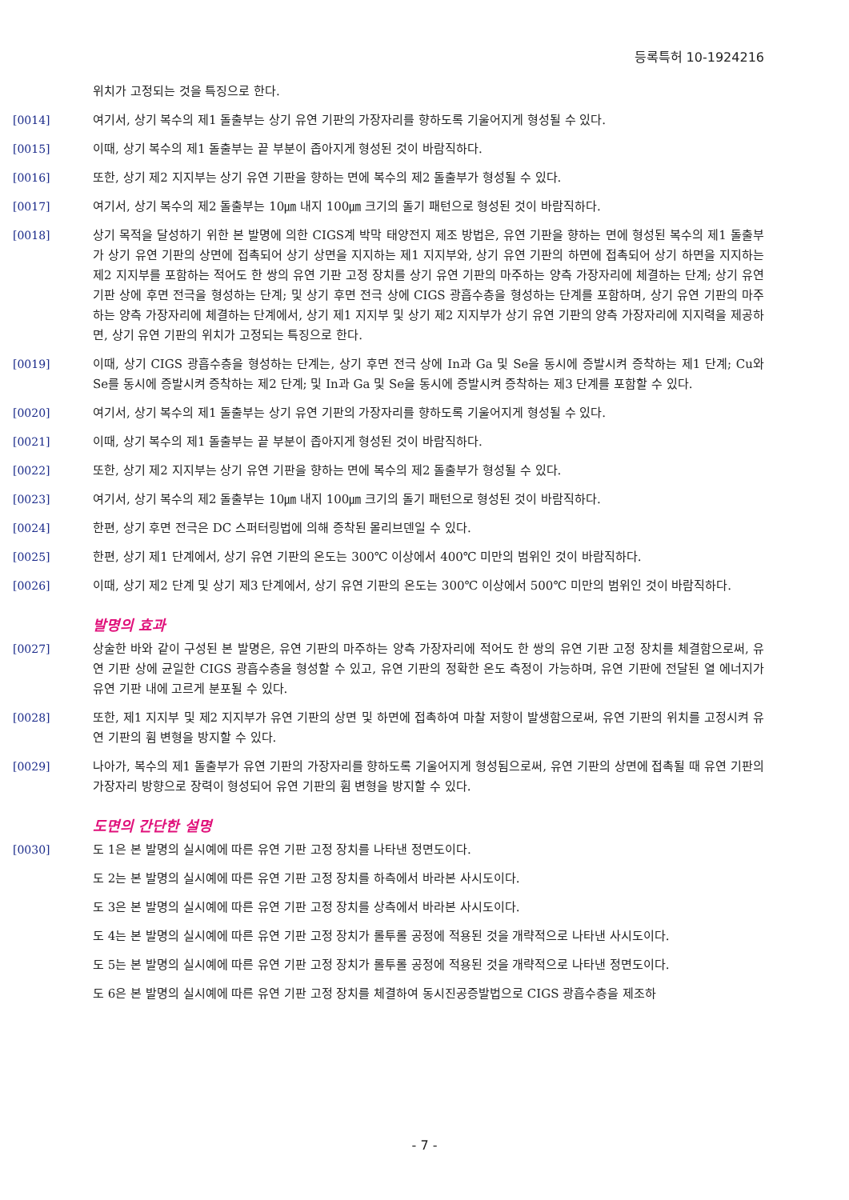등록특허 10-1924216
위치가 고정되는 것을 특징으로 한다.
[0014] 여기서, 상기 복수의 제1 돌출부는 상기 유연 기판의 가장자리를 향하도록 기울어지게 형성될 수 있다.
[0015] 이때, 상기 복수의 제1 돌출부는 끝 부분이 좁아지게 형성된 것이 바람직하다.
[0016] 또한, 상기 제2 지지부는 상기 유연 기판을 향하는 면에 복수의 제2 돌출부가 형성될 수 있다.
[0017] 여기서, 상기 복수의 제2 돌출부는 10㎛ 내지 100㎛ 크기의 돌기 패턴으로 형성된 것이 바람직하다.
[0018] 상기 목적을 달성하기 위한 본 발명에 의한 CIGS계 박막 태양전지 제조 방법은, 유연 기판을 향하는 면에 형성된 복수의 제1 돌출부가 상기 유연 기판의 상면에 접촉되어 상기 상면을 지지하는 제1 지지부와, 상기 유연 기판의 하면에 접촉되어 상기 하면을 지지하는 제2 지지부를 포함하는 적어도 한 쌍의 유연 기판 고정 장치를 상기 유연 기판의 마주하는 양측 가장자리에 체결하는 단계; 상기 유연 기판 상에 후면 전극을 형성하는 단계; 및 상기 후면 전극 상에 CIGS 광흡수층을 형성하는 단계를 포함하며, 상기 유연 기판의 마주하는 양측 가장자리에 체결하는 단계에서, 상기 제1 지지부 및 상기 제2 지지부가 상기 유연 기판의 양측 가장자리에 지지력을 제공하면, 상기 유연 기판의 위치가 고정되는 특징으로 한다.
[0019] 이때, 상기 CIGS 광흡수층을 형성하는 단계는, 상기 후면 전극 상에 In과 Ga 및 Se을 동시에 증발시켜 증착하는 제1 단계; Cu와 Se를 동시에 증발시켜 증착하는 제2 단계; 및 In과 Ga 및 Se을 동시에 증발시켜 증착하는 제3 단계를 포함할 수 있다.
[0020] 여기서, 상기 복수의 제1 돌출부는 상기 유연 기판의 가장자리를 향하도록 기울어지게 형성될 수 있다.
[0021] 이때, 상기 복수의 제1 돌출부는 끝 부분이 좁아지게 형성된 것이 바람직하다.
[0022] 또한, 상기 제2 지지부는 상기 유연 기판을 향하는 면에 복수의 제2 돌출부가 형성될 수 있다.
[0023] 여기서, 상기 복수의 제2 돌출부는 10㎛ 내지 100㎛ 크기의 돌기 패턴으로 형성된 것이 바람직하다.
[0024] 한편, 상기 후면 전극은 DC 스퍼터링법에 의해 증착된 몰리브덴일 수 있다.
[0025] 한편, 상기 제1 단계에서, 상기 유연 기판의 온도는 300℃ 이상에서 400℃ 미만의 범위인 것이 바람직하다.
[0026] 이때, 상기 제2 단계 및 상기 제3 단계에서, 상기 유연 기판의 온도는 300℃ 이상에서 500℃ 미만의 범위인 것이 바람직하다.
발명의 효과
[0027] 상술한 바와 같이 구성된 본 발명은, 유연 기판의 마주하는 양측 가장자리에 적어도 한 쌍의 유연 기판 고정 장치를 체결함으로써, 유연 기판 상에 균일한 CIGS 광흡수층을 형성할 수 있고, 유연 기판의 정확한 온도 측정이 가능하며, 유연 기판에 전달된 열 에너지가 유연 기판 내에 고르게 분포될 수 있다.
[0028] 또한, 제1 지지부 및 제2 지지부가 유연 기판의 상면 및 하면에 접촉하여 마찰 저항이 발생함으로써, 유연 기판의 위치를 고정시켜 유연 기판의 휨 변형을 방지할 수 있다.
[0029] 나아가, 복수의 제1 돌출부가 유연 기판의 가장자리를 향하도록 기울어지게 형성됨으로써, 유연 기판의 상면에 접촉될 때 유연 기판의 가장자리 방향으로 장력이 형성되어 유연 기판의 휨 변형을 방지할 수 있다.
도면의 간단한 설명
[0030] 도 1은 본 발명의 실시예에 따른 유연 기판 고정 장치를 나타낸 정면도이다.
도 2는 본 발명의 실시예에 따른 유연 기판 고정 장치를 하측에서 바라본 사시도이다.
도 3은 본 발명의 실시예에 따른 유연 기판 고정 장치를 상측에서 바라본 사시도이다.
도 4는 본 발명의 실시예에 따른 유연 기판 고정 장치가 롤투롤 공정에 적용된 것을 개략적으로 나타낸 사시도이다.
도 5는 본 발명의 실시예에 따른 유연 기판 고정 장치가 롤투롤 공정에 적용된 것을 개략적으로 나타낸 정면도이다.
도 6은 본 발명의 실시예에 따른 유연 기판 고정 장치를 체결하여 동시진공증발법으로 CIGS 광흡수층을 제조하
- 7 -